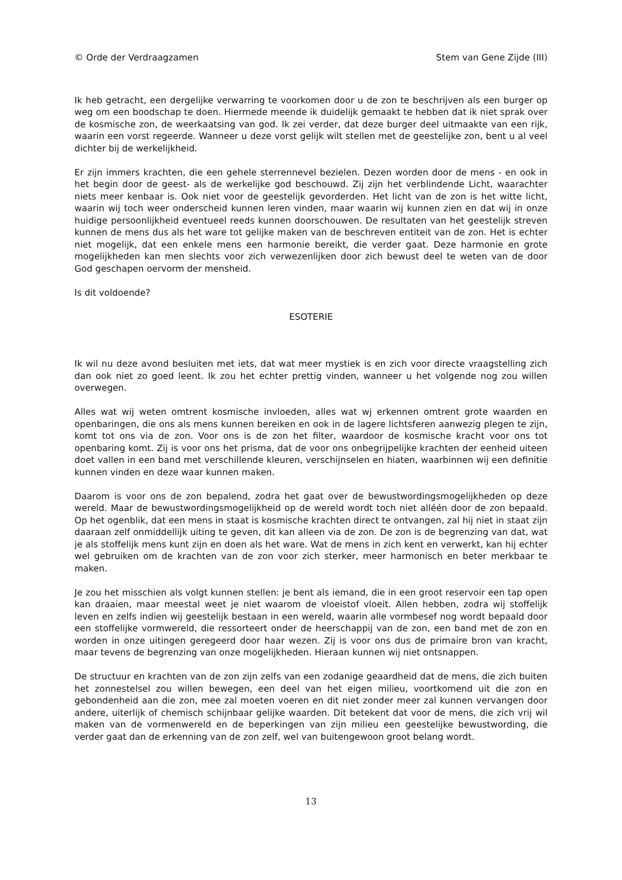© Orde der Verdraagzamen Stem van Gene Zijde (III)
Ik heb getracht, een dergelijke verwarring te voorkomen door u de zon te beschrijven als een burger op weg om een boodschap te doen. Hiermede meende ik duidelijk gemaakt te hebben dat ik niet sprak over de kosmische zon, de weerkaatsing van god. Ik zei verder, dat deze burger deel uitmaakte van een rijk, waarin een vorst regeerde. Wanneer u deze vorst gelijk wilt stellen met de geestelijke zon, bent u al veel dichter bij de werkelijkheid.
Er zijn immers krachten, die een gehele sterrennevel bezielen. Dezen worden door de mens - en ook in het begin door de geest- als de werkelijke god beschouwd. Zij zijn het verblindende Licht, waarachter niets meer kenbaar is. Ook niet voor de geestelijk gevorderden. Het licht van de zon is het witte licht, waarin wij toch weer onderscheid kunnen leren vinden, maar waarin wij kunnen zien en dat wij in onze huidige persoonlijkheid eventueel reeds kunnen doorschouwen. De resultaten van het geestelijk streven kunnen de mens dus als het ware tot gelijke maken van de beschreven entiteit van de zon. Het is echter niet mogelijk, dat een enkele mens een harmonie bereikt, die verder gaat. Deze harmonie en grote mogelijkheden kan men slechts voor zich verwezenlijken door zich bewust deel te weten van de door God geschapen oervorm der mensheid.
Is dit voldoende?
ESOTERIE
Ik wil nu deze avond besluiten met iets, dat wat meer mystiek is en zich voor directe vraagstelling zich dan ook niet zo goed leent. Ik zou het echter prettig vinden, wanneer u het volgende nog zou willen overwegen.
Alles wat wij weten omtrent kosmische invloeden, alles wat wj erkennen omtrent grote waarden en openbaringen, die ons als mens kunnen bereiken en ook in de lagere lichtsferen aanwezig plegen te zijn, komt tot ons via de zon. Voor ons is de zon het filter, waardoor de kosmische kracht voor ons tot openbaring komt. Zij is voor ons het prisma, dat de voor ons onbegrijpelijke krachten der eenheid uiteen doet vallen in een band met verschillende kleuren, verschijnselen en hiaten, waarbinnen wij een definitie kunnen vinden en deze waar kunnen maken.
Daarom is voor ons de zon bepalend, zodra het gaat over de bewustwordingsmogelijkheden op deze wereld. Maar de bewustwordingsmogelijkheid op de wereld wordt toch niet alléén door de zon bepaald. Op het ogenblik, dat een mens in staat is kosmische krachten direct te ontvangen, zal hij niet in staat zijn daaraan zelf onmiddellijk uiting te geven, dit kan alleen via de zon. De zon is de begrenzing van dat, wat je als stoffelijk mens kunt zijn en doen als het ware. Wat de mens in zich kent en verwerkt, kan hij echter wel gebruiken om de krachten van de zon voor zich sterker, meer harmonisch en beter merkbaar te maken.
Je zou het misschien als volgt kunnen stellen: je bent als iemand, die in een groot reservoir een tap open kan draaien, maar meestal weet je niet waarom de vloeistof vloeit. Allen hebben, zodra wij stoffelijk leven en zelfs indien wij geestelijk bestaan in een wereld, waarin alle vormbesef nog wordt bepaald door een stoffelijke vormwereld, die ressorteert onder de heerschappij van de zon, een band met de zon en worden in onze uitingen geregeerd door haar wezen. Zij is voor ons dus de primaire bron van kracht, maar tevens de begrenzing van onze mogelijkheden. Hieraan kunnen wij niet ontsnappen.
De structuur en krachten van de zon zijn zelfs van een zodanige geaardheid dat de mens, die zich buiten het zonnestelsel zou willen bewegen, een deel van het eigen milieu, voortkomend uit die zon en gebondenheid aan die zon, mee zal moeten voeren en dit niet zonder meer zal kunnen vervangen door andere, uiterlijk of chemisch schijnbaar gelijke waarden. Dit betekent dat voor de mens, die zich vrij wil maken van de vormenwereld en de beperkingen van zijn milieu een geestelijke bewustwording, die verder gaat dan de erkenning van de zon zelf, wel van buitengewoon groot belang wordt.
13